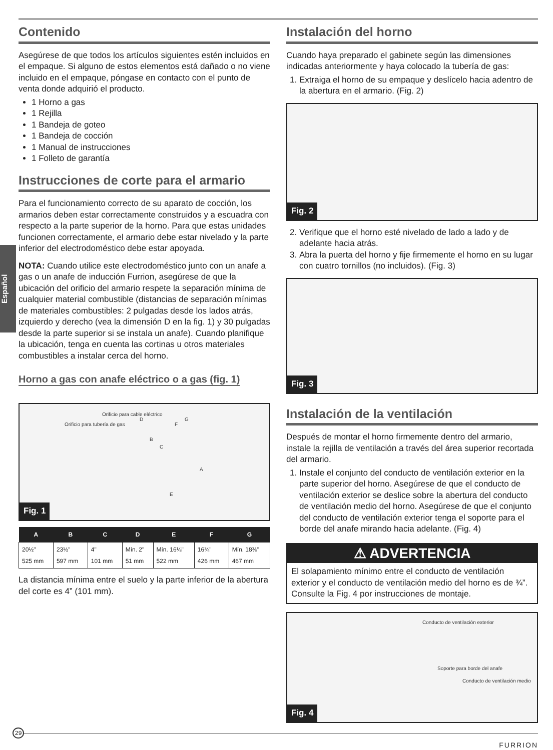Español
Contenido
Asegúrese de que todos los artículos siguientes estén incluidos en el empaque. Si alguno de estos elementos está dañado o no viene incluido en el empaque, póngase en contacto con el punto de venta donde adquirió el producto.
1 Horno a gas
1 Rejilla
1 Bandeja de goteo
1 Bandeja de cocción
1 Manual de instrucciones
1 Folleto de garantía
Instrucciones de corte para el armario
Para el funcionamiento correcto de su aparato de cocción, los armarios deben estar correctamente construidos y a escuadra con respecto a la parte superior de la horno. Para que estas unidades funcionen correctamente, el armario debe estar nivelado y la parte inferior del electrodoméstico debe estar apoyada.
NOTA: Cuando utilice este electrodoméstico junto con un anafe a gas o un anafe de inducción Furrion, asegúrese de que la ubicación del orificio del armario respete la separación mínima de cualquier material combustible (distancias de separación mínimas de materiales combustibles: 2 pulgadas desde los lados atrás, izquierdo y derecho (vea la dimensión D en la fig. 1) y 30 pulgadas desde la parte superior si se instala un anafe). Cuando planifique la ubicación, tenga en cuenta las cortinas u otros materiales combustibles a instalar cerca del horno.
Horno a gas con anafe eléctrico o a gas (fig. 1)
Orificio para tubería de gas
Orificio para cable eléctrico
A
B
C
D
E
F
G
Fig. 1
| A | B | C | D | E | F | G |
| --- | --- | --- | --- | --- | --- | --- |
| 20½" 525 mm | 23½" 597 mm | 4" 101 mm | Mín. 2" 51 mm | Mín. 16⅛" 522 mm | 16¾" 426 mm | Mín. 18⅜" 467 mm |
La distancia mínima entre el suelo y la parte inferior de la abertura del corte es 4” (101 mm).
Instalación del horno
Cuando haya preparado el gabinete según las dimensiones indicadas anteriormente y haya colocado la tubería de gas:
1. Extraiga el horno de su empaque y deslícelo hacia adentro de la abertura en el armario. (Fig. 2)
Fig. 2
2. Verifique que el horno esté nivelado de lado a lado y de adelante hacia atrás.
3. Abra la puerta del horno y fije firmemente el horno en su lugar con cuatro tornillos (no incluidos). (Fig. 3)
Fig. 3
Instalación de la ventilación
Después de montar el horno firmemente dentro del armario, instale la rejilla de ventilación a través del área superior recortada del armario.
1. Instale el conjunto del conducto de ventilación exterior en la parte superior del horno. Asegúrese de que el conducto de ventilación exterior se deslice sobre la abertura del conducto de ventilación medio del horno. Asegúrese de que el conjunto del conducto de ventilación exterior tenga el soporte para el borde del anafe mirando hacia adelante. (Fig. 4)
⚠ ADVERTENCIA
El solapamiento mínimo entre el conducto de ventilación exterior y el conducto de ventilación medio del horno es de ¾”. Consulte la Fig. 4 por instrucciones de montaje.
Conducto de ventilación exterior
Soporte para borde del anafe
Conducto de ventilación medio
Fig. 4
29
FURRION